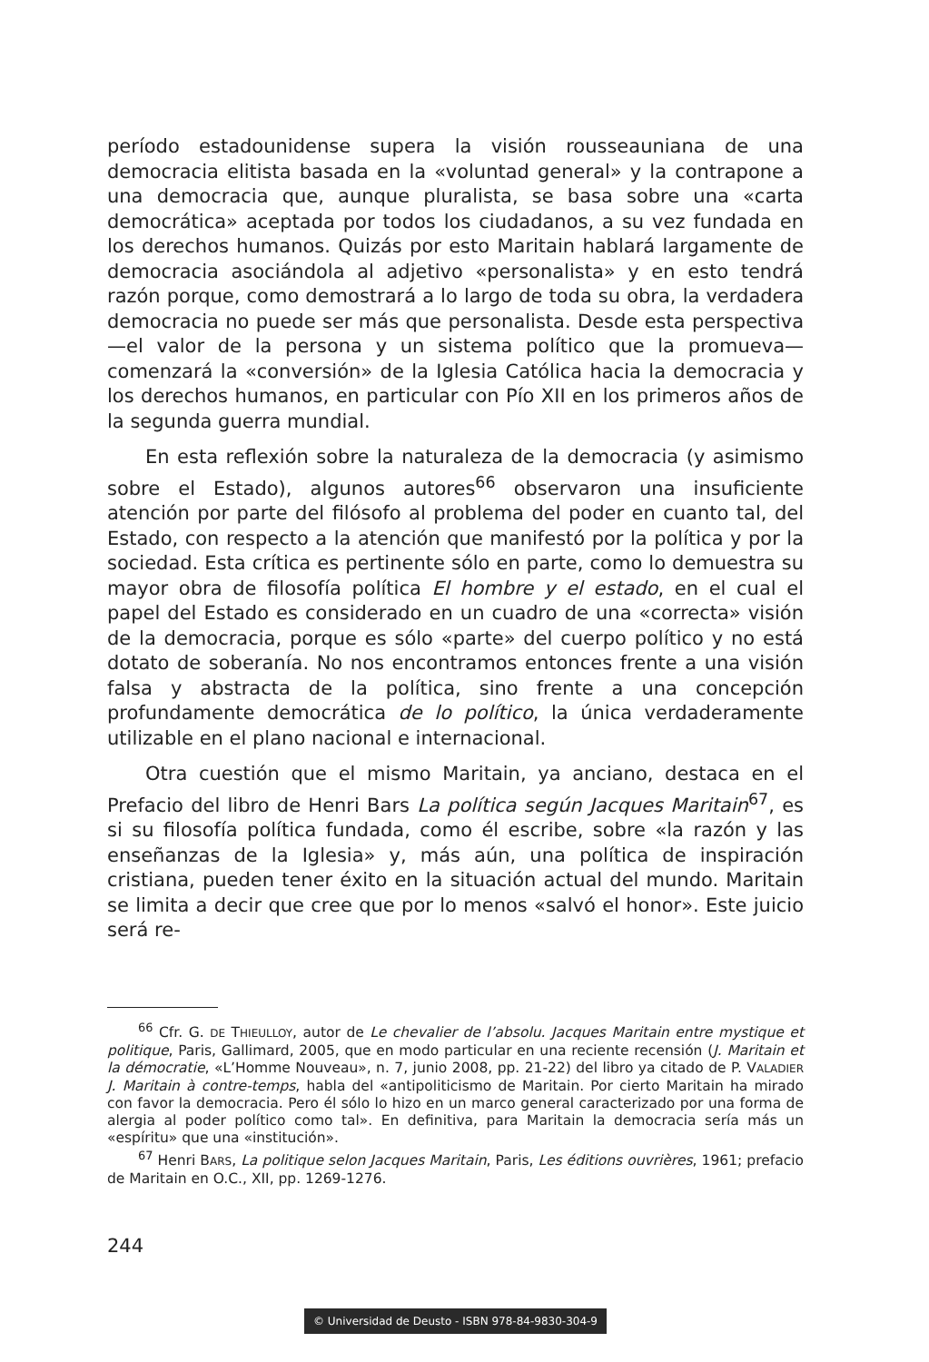período estadounidense supera la visión rousseauniana de una democracia elitista basada en la «voluntad general» y la contrapone a una democracia que, aunque pluralista, se basa sobre una «carta democrática» aceptada por todos los ciudadanos, a su vez fundada en los derechos humanos. Quizás por esto Maritain hablará largamente de democracia asociándola al adjetivo «personalista» y en esto tendrá razón porque, como demostrará a lo largo de toda su obra, la verdadera democracia no puede ser más que personalista. Desde esta perspectiva —el valor de la persona y un sistema político que la promueva— comenzará la «conversión» de la Iglesia Católica hacia la democracia y los derechos humanos, en particular con Pío XII en los primeros años de la segunda guerra mundial.
En esta reflexión sobre la naturaleza de la democracia (y asimismo sobre el Estado), algunos autores<sup>66</sup> observaron una insuficiente atención por parte del filósofo al problema del poder en cuanto tal, del Estado, con respecto a la atención que manifestó por la política y por la sociedad. Esta crítica es pertinente sólo en parte, como lo demuestra su mayor obra de filosofía política El hombre y el estado, en el cual el papel del Estado es considerado en un cuadro de una «correcta» visión de la democracia, porque es sólo «parte» del cuerpo político y no está dotato de soberanía. No nos encontramos entonces frente a una visión falsa y abstracta de la política, sino frente a una concepción profundamente democrática de lo político, la única verdaderamente utilizable en el plano nacional e internacional.
Otra cuestión que el mismo Maritain, ya anciano, destaca en el Prefacio del libro de Henri Bars La política según Jacques Maritain<sup>67</sup>, es si su filosofía política fundada, como él escribe, sobre «la razón y las enseñanzas de la Iglesia» y, más aún, una política de inspiración cristiana, pueden tener éxito en la situación actual del mundo. Maritain se limita a decir que cree que por lo menos «salvó el honor». Este juicio será re-
<sup>66</sup> Cfr. G. DE THIEULLOY, autor de Le chevalier de l’absolu. Jacques Maritain entre mystique et politique, Paris, Gallimard, 2005, que en modo particular en una reciente recensión (J. Maritain et la démocratie, «L’Homme Nouveau», n. 7, junio 2008, pp. 21-22) del libro ya citado de P. VALADIER J. Maritain à contre-temps, habla del «antipoliticismo de Maritain. Por cierto Maritain ha mirado con favor la democracia. Pero él sólo lo hizo en un marco general caracterizado por una forma de alergia al poder político como tal». En definitiva, para Maritain la democracia sería más un «espíritu» que una «institución».
<sup>67</sup> Henri BARS, La politique selon Jacques Maritain, Paris, Les éditions ouvrières, 1961; prefacio de Maritain en O.C., XII, pp. 1269-1276.
244
© Universidad de Deusto - ISBN 978-84-9830-304-9